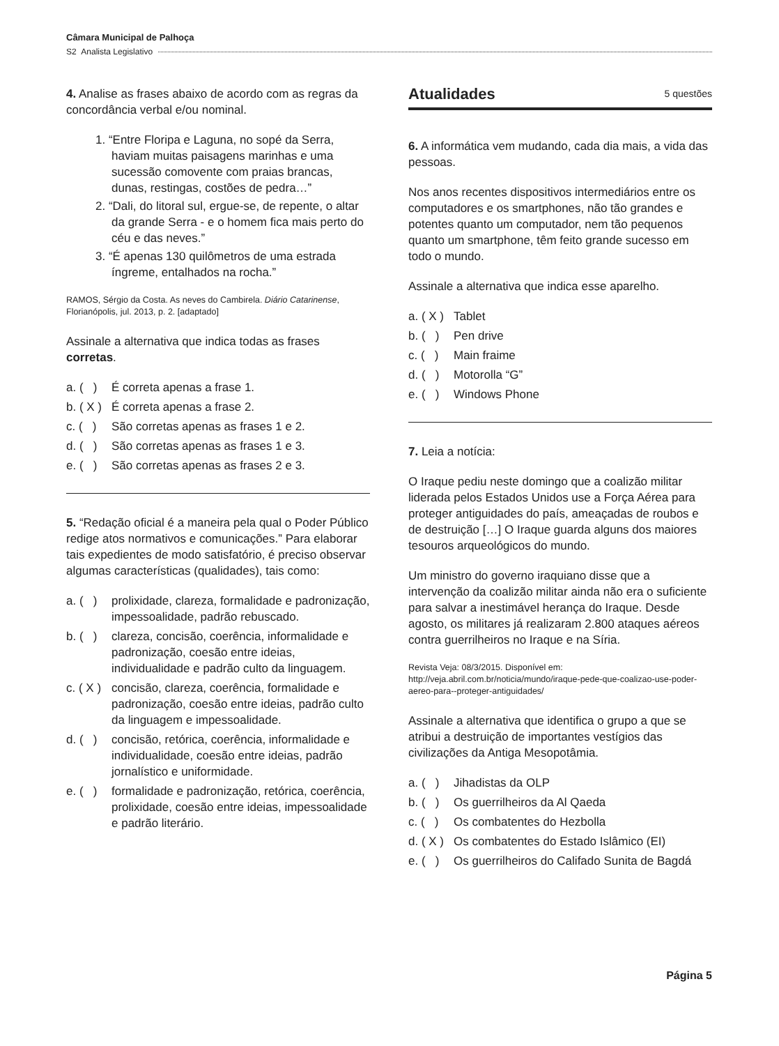Câmara Municipal de Palhoça
S2 Analista Legislativo
4. Analise as frases abaixo de acordo com as regras da concordância verbal e/ou nominal.
1. “Entre Floripa e Laguna, no sopé da Serra, haviam muitas paisagens marinhas e uma sucessão comovente com praias brancas, dunas, restingas, costões de pedra…”
2. “Dali, do litoral sul, ergue-se, de repente, o altar da grande Serra - e o homem fica mais perto do céu e das neves.”
3. “É apenas 130 quilômetros de uma estrada íngreme, entalhados na rocha.”
RAMOS, Sérgio da Costa. As neves do Cambirela. Diário Catarinense, Florianópolis, jul. 2013, p. 2. [adaptado]
Assinale a alternativa que indica todas as frases corretas.
a. ( ) É correta apenas a frase 1.
b. ( X ) É correta apenas a frase 2.
c. ( ) São corretas apenas as frases 1 e 2.
d. ( ) São corretas apenas as frases 1 e 3.
e. ( ) São corretas apenas as frases 2 e 3.
5. “Redação oficial é a maneira pela qual o Poder Público redige atos normativos e comunicações.” Para elaborar tais expedientes de modo satisfatório, é preciso observar algumas características (qualidades), tais como:
a. ( ) prolixidade, clareza, formalidade e padronização, impessoalidade, padrão rebuscado.
b. ( ) clareza, concisão, coerência, informalidade e padronização, coesão entre ideias, individualidade e padrão culto da linguagem.
c. ( X ) concisão, clareza, coerência, formalidade e padronização, coesão entre ideias, padrão culto da linguagem e impessoalidade.
d. ( ) concisão, retórica, coerência, informalidade e individualidade, coesão entre ideias, padrão jornalístico e uniformidade.
e. ( ) formalidade e padronização, retórica, coerência, prolixidade, coesão entre ideias, impessoalidade e padrão literário.
Atualidades 5 questões
6. A informática vem mudando, cada dia mais, a vida das pessoas.
Nos anos recentes dispositivos intermediários entre os computadores e os smartphones, não tão grandes e potentes quanto um computador, nem tão pequenos quanto um smartphone, têm feito grande sucesso em todo o mundo.
Assinale a alternativa que indica esse aparelho.
a. ( X ) Tablet
b. ( ) Pen drive
c. ( ) Main fraime
d. ( ) Motorolla “G”
e. ( ) Windows Phone
7. Leia a notícia:
O Iraque pediu neste domingo que a coalizão militar liderada pelos Estados Unidos use a Força Aérea para proteger antiguidades do país, ameaçadas de roubos e de destruição […] O Iraque guarda alguns dos maiores tesouros arqueológicos do mundo.
Um ministro do governo iraquiano disse que a intervenção da coalizão militar ainda não era o suficiente para salvar a inestimável herança do Iraque. Desde agosto, os militares já realizaram 2.800 ataques aéreos contra guerrilheiros no Iraque e na Síria.
Revista Veja: 08/3/2015. Disponível em: http://veja.abril.com.br/noticia/mundo/iraque-pede-que-coalizao-use-poder-aereo-para--proteger-antiguidades/
Assinale a alternativa que identifica o grupo a que se atribui a destruição de importantes vestígios das civilizações da Antiga Mesopotâmia.
a. ( ) Jihadistas da OLP
b. ( ) Os guerrilheiros da Al Qaeda
c. ( ) Os combatentes do Hezbolla
d. ( X ) Os combatentes do Estado Islâmico (EI)
e. ( ) Os guerrilheiros do Califado Sunita de Bagdá
Página 5